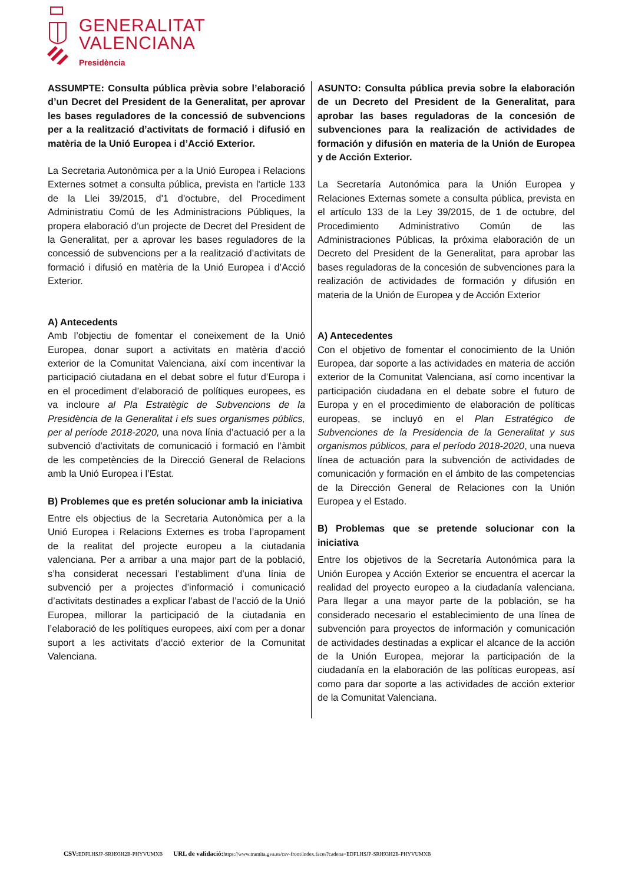GENERALITAT
VALENCIANA
Presidència
ASSUMPTE: Consulta pública prèvia sobre l’elaboració d’un Decret del President de la Generalitat, per aprovar les bases reguladores de la concessió de subvencions per a la realització d’activitats de formació i difusió en matèria de la Unió Europea i d’Acció Exterior.
La Secretaria Autonòmica per a la Unió Europea i Relacions Externes sotmet a consulta pública, prevista en l'article 133 de la Llei 39/2015, d'1 d'octubre, del Procediment Administratiu Comú de les Administracions Públiques, la propera elaboració d’un projecte de Decret del President de la Generalitat, per a aprovar les bases reguladores de la concessió de subvencions per a la realització d’activitats de formació i difusió en matèria de la Unió Europea i d’Acció Exterior.
A) Antecedents
Amb l’objectiu de fomentar el coneixement de la Unió Europea, donar suport a activitats en matèria d’acció exterior de la Comunitat Valenciana, així com incentivar la participació ciutadana en el debat sobre el futur d’Europa i en el procediment d’elaboració de polítiques europees, es va incloure al Pla Estratègic de Subvencions de la Presidència de la Generalitat i els sues organismes públics, per al període 2018-2020, una nova línia d’actuació per a la subvenció d’activitats de comunicació i formació en l’àmbit de les competències de la Direcció General de Relacions amb la Unió Europea i l’Estat.
B) Problemes que es pretén solucionar amb la iniciativa
Entre els objectius de la Secretaria Autonòmica per a la Unió Europea i Relacions Externes es troba l’apropament de la realitat del projecte europeu a la ciutadania valenciana. Per a arribar a una major part de la població, s’ha considerat necessari l’establiment d’una línia de subvenció per a projectes d’informació i comunicació d’activitats destinades a explicar l’abast de l’acció de la Unió Europea, millorar la participació de la ciutadania en l’elaboració de les polítiques europees, així com per a donar suport a les activitats d’acció exterior de la Comunitat Valenciana.
ASUNTO: Consulta pública previa sobre la elaboración de un Decreto del President de la Generalitat, para aprobar las bases reguladoras de la concesión de subvenciones para la realización de actividades de formación y difusión en materia de la Unión de Europea y de Acción Exterior.
La Secretaría Autonómica para la Unión Europea y Relaciones Externas somete a consulta pública, prevista en el artículo 133 de la Ley 39/2015, de 1 de octubre, del Procedimiento Administrativo Común de las Administraciones Públicas, la próxima elaboración de un Decreto del President de la Generalitat, para aprobar las bases reguladoras de la concesión de subvenciones para la realización de actividades de formación y difusión en materia de la Unión de Europea y de Acción Exterior
A) Antecedentes
Con el objetivo de fomentar el conocimiento de la Unión Europea, dar soporte a las actividades en materia de acción exterior de la Comunitat Valenciana, así como incentivar la participación ciudadana en el debate sobre el futuro de Europa y en el procedimiento de elaboración de políticas europeas, se incluyó en el Plan Estratégico de Subvenciones de la Presidencia de la Generalitat y sus organismos públicos, para el período 2018-2020, una nueva línea de actuación para la subvención de actividades de comunicación y formación en el ámbito de las competencias de la Dirección General de Relaciones con la Unión Europea y el Estado.
B) Problemas que se pretende solucionar con la iniciativa
Entre los objetivos de la Secretaría Autonómica para la Unión Europea y Acción Exterior se encuentra el acercar la realidad del proyecto europeo a la ciudadanía valenciana. Para llegar a una mayor parte de la población, se ha considerado necesario el establecimiento de una línea de subvención para proyectos de información y comunicación de actividades destinadas a explicar el alcance de la acción de la Unión Europea, mejorar la participación de la ciudadanía en la elaboración de las políticas europeas, así como para dar soporte a las actividades de acción exterior de la Comunitat Valenciana.
CSV: EDFLHSJP-SRH93H2B-PHYVUMXB URL de validació: https://www.tramita.gva.es/csv-front/index.faces?cadena=EDFLHSJP-SRH93H2B-PHYVUMXB